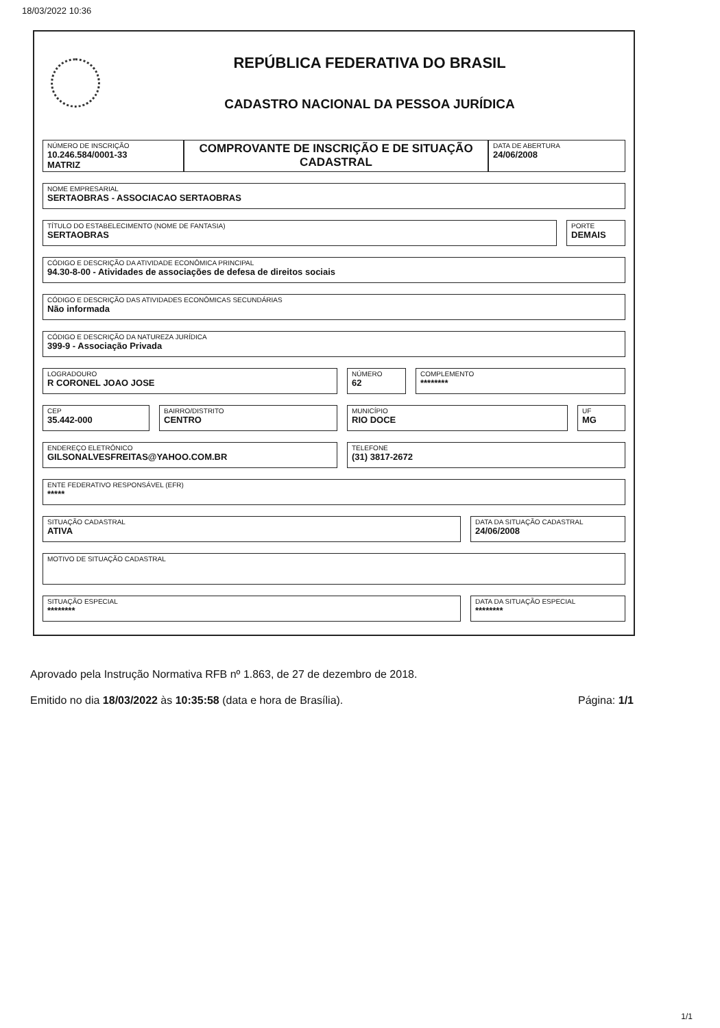18/03/2022 10:36
REPÚBLICA FEDERATIVA DO BRASIL
CADASTRO NACIONAL DA PESSOA JURÍDICA
NÚMERO DE INSCRIÇÃO
10.246.584/0001-33
MATRIZ
COMPROVANTE DE INSCRIÇÃO E DE SITUAÇÃO CADASTRAL
DATA DE ABERTURA
24/06/2008
NOME EMPRESARIAL
SERTAOBRAS - ASSOCIACAO SERTAOBRAS
TÍTULO DO ESTABELECIMENTO (NOME DE FANTASIA)
SERTAOBRAS
PORTE
DEMAIS
CÓDIGO E DESCRIÇÃO DA ATIVIDADE ECONÔMICA PRINCIPAL
94.30-8-00 - Atividades de associações de defesa de direitos sociais
CÓDIGO E DESCRIÇÃO DAS ATIVIDADES ECONÔMICAS SECUNDÁRIAS
Não informada
CÓDIGO E DESCRIÇÃO DA NATUREZA JURÍDICA
399-9 - Associação Privada
LOGRADOURO
R CORONEL JOAO JOSE
NÚMERO
62
COMPLEMENTO
********
CEP
35.442-000
BAIRRO/DISTRITO
CENTRO
MUNICÍPIO
RIO DOCE
UF
MG
ENDEREÇO ELETRÔNICO
GILSONALVESFREITAS@YAHOO.COM.BR
TELEFONE
(31) 3817-2672
ENTE FEDERATIVO RESPONSÁVEL (EFR)
*****
SITUAÇÃO CADASTRAL
ATIVA
DATA DA SITUAÇÃO CADASTRAL
24/06/2008
MOTIVO DE SITUAÇÃO CADASTRAL
SITUAÇÃO ESPECIAL
********
DATA DA SITUAÇÃO ESPECIAL
********
Aprovado pela Instrução Normativa RFB nº 1.863, de 27 de dezembro de 2018.
Emitido no dia 18/03/2022 às 10:35:58 (data e hora de Brasília). Página: 1/1
1/1